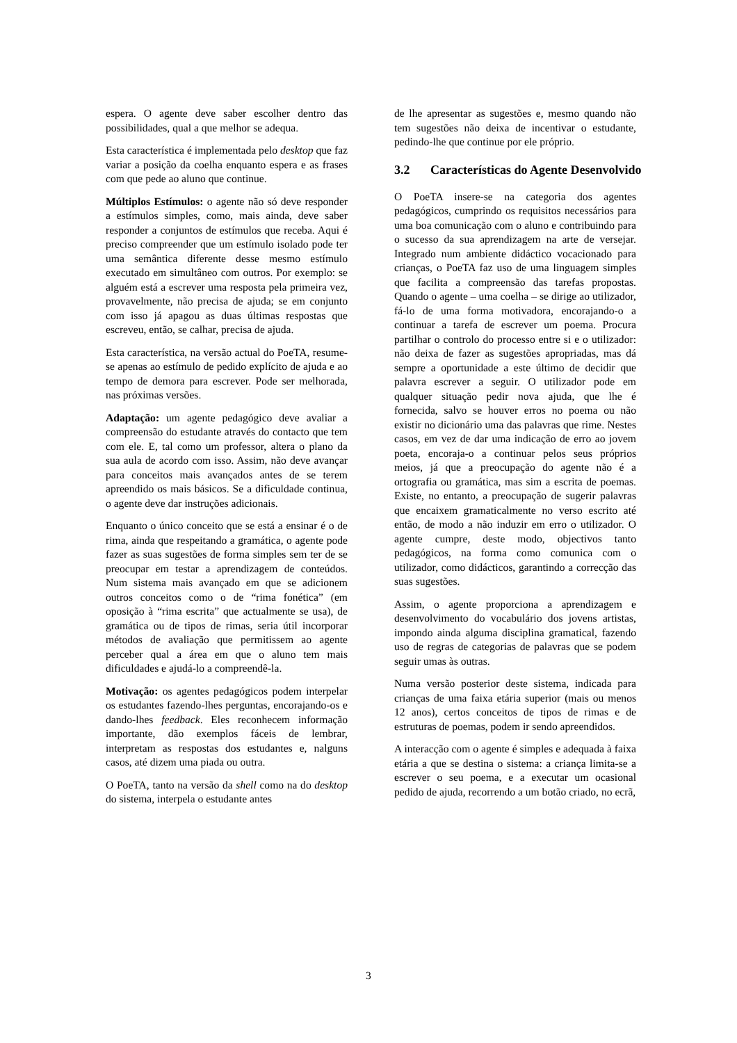espera. O agente deve saber escolher dentro das possibilidades, qual a que melhor se adequa.
Esta característica é implementada pelo desktop que faz variar a posição da coelha enquanto espera e as frases com que pede ao aluno que continue.
Múltiplos Estímulos: o agente não só deve responder a estímulos simples, como, mais ainda, deve saber responder a conjuntos de estímulos que receba. Aqui é preciso compreender que um estímulo isolado pode ter uma semântica diferente desse mesmo estímulo executado em simultâneo com outros. Por exemplo: se alguém está a escrever uma resposta pela primeira vez, provavelmente, não precisa de ajuda; se em conjunto com isso já apagou as duas últimas respostas que escreveu, então, se calhar, precisa de ajuda.
Esta característica, na versão actual do PoeTA, resume-se apenas ao estímulo de pedido explícito de ajuda e ao tempo de demora para escrever. Pode ser melhorada, nas próximas versões.
Adaptação: um agente pedagógico deve avaliar a compreensão do estudante através do contacto que tem com ele. E, tal como um professor, altera o plano da sua aula de acordo com isso. Assim, não deve avançar para conceitos mais avançados antes de se terem apreendido os mais básicos. Se a dificuldade continua, o agente deve dar instruções adicionais.
Enquanto o único conceito que se está a ensinar é o de rima, ainda que respeitando a gramática, o agente pode fazer as suas sugestões de forma simples sem ter de se preocupar em testar a aprendizagem de conteúdos. Num sistema mais avançado em que se adicionem outros conceitos como o de “rima fonética” (em oposição à “rima escrita” que actualmente se usa), de gramática ou de tipos de rimas, seria útil incorporar métodos de avaliação que permitissem ao agente perceber qual a área em que o aluno tem mais dificuldades e ajudá-lo a compreendê-la.
Motivação: os agentes pedagógicos podem interpelar os estudantes fazendo-lhes perguntas, encorajando-os e dando-lhes feedback. Eles reconhecem informação importante, dão exemplos fáceis de lembrar, interpretam as respostas dos estudantes e, nalguns casos, até dizem uma piada ou outra.
O PoeTA, tanto na versão da shell como na do desktop do sistema, interpela o estudante antes
de lhe apresentar as sugestões e, mesmo quando não tem sugestões não deixa de incentivar o estudante, pedindo-lhe que continue por ele próprio.
3.2 Características do Agente Desenvolvido
O PoeTA insere-se na categoria dos agentes pedagógicos, cumprindo os requisitos necessários para uma boa comunicação com o aluno e contribuindo para o sucesso da sua aprendizagem na arte de versejar. Integrado num ambiente didáctico vocacionado para crianças, o PoeTA faz uso de uma linguagem simples que facilita a compreensão das tarefas propostas. Quando o agente – uma coelha – se dirige ao utilizador, fá-lo de uma forma motivadora, encorajando-o a continuar a tarefa de escrever um poema. Procura partilhar o controlo do processo entre si e o utilizador: não deixa de fazer as sugestões apropriadas, mas dá sempre a oportunidade a este último de decidir que palavra escrever a seguir. O utilizador pode em qualquer situação pedir nova ajuda, que lhe é fornecida, salvo se houver erros no poema ou não existir no dicionário uma das palavras que rime. Nestes casos, em vez de dar uma indicação de erro ao jovem poeta, encoraja-o a continuar pelos seus próprios meios, já que a preocupação do agente não é a ortografia ou gramática, mas sim a escrita de poemas. Existe, no entanto, a preocupação de sugerir palavras que encaixem gramaticalmente no verso escrito até então, de modo a não induzir em erro o utilizador. O agente cumpre, deste modo, objectivos tanto pedagógicos, na forma como comunica com o utilizador, como didácticos, garantindo a correcção das suas sugestões.
Assim, o agente proporciona a aprendizagem e desenvolvimento do vocabulário dos jovens artistas, impondo ainda alguma disciplina gramatical, fazendo uso de regras de categorias de palavras que se podem seguir umas às outras.
Numa versão posterior deste sistema, indicada para crianças de uma faixa etária superior (mais ou menos 12 anos), certos conceitos de tipos de rimas e de estruturas de poemas, podem ir sendo apreendidos.
A interacção com o agente é simples e adequada à faixa etária a que se destina o sistema: a criança limita-se a escrever o seu poema, e a executar um ocasional pedido de ajuda, recorrendo a um botão criado, no ecrã,
3